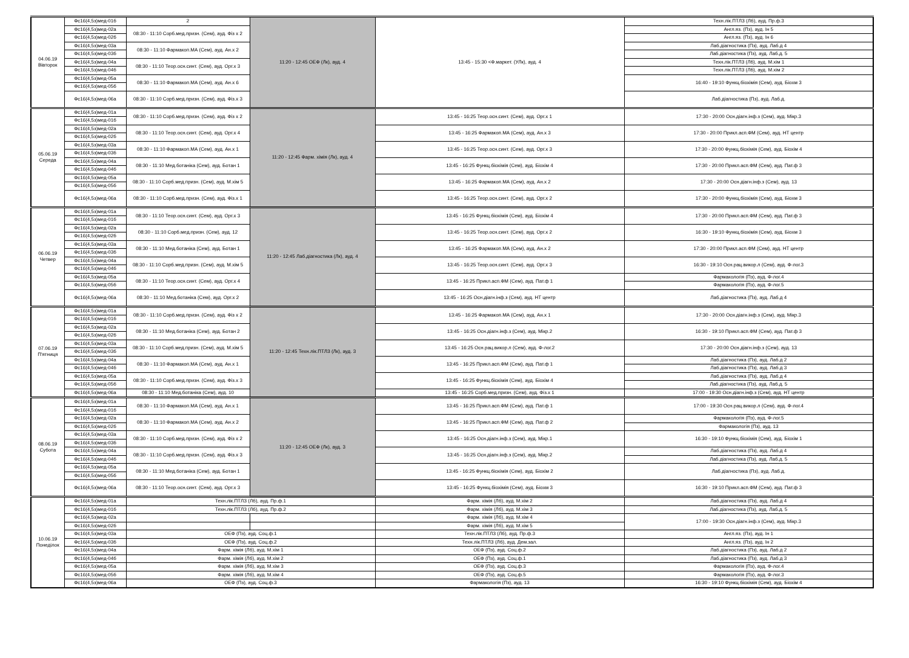| 04.06.19 Вівторок | Фс16(4,5з)мед-01б | 2 | 11:20 - 12:45 ОЕФ (Лк), ауд. 4 | 13:45 - 15:30 <Ф.маркет. (УЛк), ауд. 4 | Техн.лік.ПТЛЗ (Лб), ауд. Пр.ф.3 |
| | Фс16(4,5з)мед-02а | 08:30 - 11:10 Сорб.мед.призн. (Сем), ауд. Фіз х 2 | | | Англ.яз. (Пз), ауд. Ін 5 |
| | Фс16(4,5з)мед-02б | | | | Англ.яз. (Пз), ауд. Ін 6 |
| | Фс16(4,5з)мед-03а | 08:30 - 11:10 Фармакоп.МА (Сем), ауд. Ан.х 2 | | | Лаб.діагностика (Пз), ауд. Лаб.д 4 |
| | Фс16(4,5з)мед-03б | | | | Лаб.діагностика (Пз), ауд. Лаб.д. 5 |
| | Фс16(4,5з)мед-04а | 08:30 - 11:10 Теор.осн.синт. (Сем), ауд. Орг.х 3 | | | Техн.лік.ПТЛЗ (Лб), ауд. М.хім 1 |
| | Фс16(4,5з)мед-04б | | | | Техн.лік.ПТЛЗ (Лб), ауд. М.хім 2 |
| | Фс16(4,5з)мед-05а | 08:30 - 11:10 Фармакоп.МА (Сем), ауд. Ан.х 6 | | | 16:40 - 19:10 Функц.біохімія (Сем), ауд. Біохм 3 |
| | Фс16(4,5з)мед-05б | | | | |
| | Фс16(4,5з)мед-06а | 08:30 - 11:10 Сорб.мед.призн. (Сем), ауд. Фіз.х 3 | | | Лаб.діагностика (Пз), ауд. Лаб.д. |
| 05.06.19 Середа | Фс16(4,5з)мед-01а | 08:30 - 11:10 Сорб.мед.призн. (Сем), ауд. Фіз х 2 | 11:20 - 12:45 Фарм. хімія (Лк), ауд. 4 | 13:45 - 16:25 Теор.осн.синт. (Сем), ауд. Орг.х 1 | 17:30 - 20:00 Осн.діагн.інф.з (Сем), ауд. Мікр.3 |
| | Фс16(4,5з)мед-01б | | | | |
| | Фс16(4,5з)мед-02а | 08:30 - 11:10 Теор.осн.синт. (Сем), ауд. Орг.х 4 | | 13:45 - 16:25 Фармакоп.МА (Сем), ауд. Ан.х 3 | 17:30 - 20:00 Прикл.асп.ФМ (Сем), ауд. НТ центр |
| | Фс16(4,5з)мед-02б | | | | |
| | Фс16(4,5з)мед-03а | 08:30 - 11:10 Фармакоп.МА (Сем), ауд. Ан.х 1 | | 13:45 - 16:25 Теор.осн.синт. (Сем), ауд. Орг.х 3 | 17:30 - 20:00 Функц.біохімія (Сем), ауд. Біохім 4 |
| | Фс16(4,5з)мед-03б | | | | |
| | Фс16(4,5з)мед-04а | 08:30 - 11:10 Мед.ботаніка (Сем), ауд. Ботан 1 | | 13:45 - 16:25 Функц.біохімія (Сем), ауд. Біохім 4 | 17:30 - 20:00 Прикл.асп.ФМ (Сем), ауд. Пат.ф 3 |
| | Фс16(4,5з)мед-04б | | | | |
| | Фс16(4,5з)мед-05а | 08:30 - 11:10 Сорб.мед.призн. (Сем), ауд. М.хім 5 | | 13:45 - 16:25 Фармакоп.МА (Сем), ауд. Ан.х 2 | 17:30 - 20:00 Осн.діагн.інф.з (Сем), ауд. 13 |
| | Фс16(4,5з)мед-05б | | | | |
| | Фс16(4,5з)мед-06а | 08:30 - 11:10 Сорб.мед.призн. (Сем), ауд. Фіз.х 1 | | 13:45 - 16:25 Теор.осн.синт. (Сем), ауд. Орг.х 2 | 17:30 - 20:00 Функц.біохімія (Сем), ауд. Біохм 3 |
| 06.06.19 Четвер | Фс16(4,5з)мед-01а | 08:30 - 11:10 Теор.осн.синт. (Сем), ауд. Орг.х 3 | 11:20 - 12:45 Лаб.діагностика (Лк), ауд. 4 | 13:45 - 16:25 Функц.біохімія (Сем), ауд. Біохім 4 | 17:30 - 20:00 Прикл.асп.ФМ (Сем), ауд. Пат.ф 3 |
| | Фс16(4,5з)мед-01б | | | | |
| | Фс16(4,5з)мед-02а | 08:30 - 11:10 Сорб.мед.призн. (Сем), ауд. 12 | | 13:45 - 16:25 Теор.осн.синт. (Сем), ауд. Орг.х 2 | 16:30 - 19:10 Функц.біохімія (Сем), ауд. Біохм 3 |
| | Фс16(4,5з)мед-02б | | | | |
| | Фс16(4,5з)мед-03а | 08:30 - 11:10 Мед.ботаніка (Сем), ауд. Ботан 1 | | 13:45 - 16:25 Фармакоп.МА (Сем), ауд. Ан.х 2 | 17:30 - 20:00 Прикл.асп.ФМ (Сем), ауд. НТ центр |
| | Фс16(4,5з)мед-03б | | | | |
| | Фс16(4,5з)мед-04а | 08:30 - 11:10 Сорб.мед.призн. (Сем), ауд. М.хім 5 | | 13:45 - 16:25 Теор.осн.синт. (Сем), ауд. Орг.х 3 | 16:30 - 19:10 Осн.рац.викор.л (Сем), ауд. Ф-лог.3 |
| | Фс16(4,5з)мед-04б | | | | |
| | Фс16(4,5з)мед-05а | 08:30 - 11:10 Теор.осн.синт. (Сем), ауд. Орг.х 4 | | 13:45 - 16:25 Прикл.асп.ФМ (Сем), ауд. Пат.ф 1 | Фармакологія (Пз), ауд. Ф-лог.4 |
| | Фс16(4,5з)мед-05б | | | | Фармакологія (Пз), ауд. Ф-лог.5 |
| | Фс16(4,5з)мед-06а | 08:30 - 11:10 Мед.ботаніка (Сем), ауд. Орг.х 2 | | 13:45 - 16:25 Осн.діагн.інф.з (Сем), ауд. НТ центр | Лаб.діагностика (Пз), ауд. Лаб.д 4 |
| 07.06.19 П'ятниця | Фс16(4,5з)мед-01а | 08:30 - 11:10 Сорб.мед.призн. (Сем), ауд. Фіз х 2 | 11:20 - 12:45 Техн.лік.ПТЛЗ (Лк), ауд. 3 | 13:45 - 16:25 Фармакоп.МА (Сем), ауд. Ан.х 1 | 17:30 - 20:00 Осн.діагн.інф.з (Сем), ауд. Мікр.3 |
| | Фс16(4,5з)мед-01б | | | | |
| | Фс16(4,5з)мед-02а | 08:30 - 11:10 Мед.ботаніка (Сем), ауд. Ботан 2 | | 13:45 - 16:25 Осн.діагн.інф.з (Сем), ауд. Мікр.2 | 16:30 - 19:10 Прикл.асп.ФМ (Сем), ауд. Пат.ф 3 |
| | Фс16(4,5з)мед-02б | | | | |
| | Фс16(4,5з)мед-03а | 08:30 - 11:10 Сорб.мед.призн. (Сем), ауд. М.хім 5 | | 13:45 - 16:25 Осн.рац.викор.л (Сем), ауд. Ф-лог.2 | 17:30 - 20:00 Осн.діагн.інф.з (Сем), ауд. 13 |
| | Фс16(4,5з)мед-03б | | | | |
| | Фс16(4,5з)мед-04а | 08:30 - 11:10 Фармакоп.МА (Сем), ауд. Ан.х 1 | | 13:45 - 16:25 Прикл.асп.ФМ (Сем), ауд. Пат.ф 1 | Лаб.діагностика (Пз), ауд. Лаб.д 2 |
| | Фс16(4,5з)мед-04б | | | | Лаб.діагностика (Пз), ауд. Лаб.д 3 |
| | Фс16(4,5з)мед-05а | 08:30 - 11:10 Сорб.мед.призн. (Сем), ауд. Фіз.х 3 | | 13:45 - 16:25 Функц.біохімія (Сем), ауд. Біохім 4 | Лаб.діагностика (Пз), ауд. Лаб.д 4 |
| | Фс16(4,5з)мед-05б | | | | Лаб.діагностика (Пз), ауд. Лаб.д. 5 |
| | Фс16(4,5з)мед-06а | 08:30 - 11:10 Мед.ботаніка (Сем), ауд. 10 | | 13:45 - 16:25 Сорб.мед.призн. (Сем), ауд. Фіз.х 1 | 17:00 - 19:30 Осн.діагн.інф.з (Сем), ауд. НТ центр |
| 08.06.19 Субота | Фс16(4,5з)мед-01а | 08:30 - 11:10 Фармакоп.МА (Сем), ауд. Ан.х 1 | 11:20 - 12:45 ОЕФ (Лк), ауд. 3 | 13:45 - 16:25 Прикл.асп.ФМ (Сем), ауд. Пат.ф 1 | 17:00 - 19:30 Осн.рац.викор.л (Сем), ауд. Ф-лог.4 |
| | Фс16(4,5з)мед-01б | | | | |
| | Фс16(4,5з)мед-02а | 08:30 - 11:10 Фармакоп.МА (Сем), ауд. Ан.х 2 | | 13:45 - 16:25 Прикл.асп.ФМ (Сем), ауд. Пат.ф 2 | Фармакологія (Пз), ауд. Ф-лог.5 |
| | Фс16(4,5з)мед-02б | | | | Фармакологія (Пз), ауд. 13 |
| | Фс16(4,5з)мед-03а | 08:30 - 11:10 Сорб.мед.призн. (Сем), ауд. Фіз х 2 | | 13:45 - 16:25 Осн.діагн.інф.з (Сем), ауд. Мікр.1 | 16:30 - 19:10 Функц.біохімія (Сем), ауд. Біохім 1 |
| | Фс16(4,5з)мед-03б | | | | |
| | Фс16(4,5з)мед-04а | 08:30 - 11:10 Сорб.мед.призн. (Сем), ауд. Фіз.х 3 | | 13:45 - 16:25 Осн.діагн.інф.з (Сем), ауд. Мікр.2 | Лаб.діагностика (Пз), ауд. Лаб.д 4 |
| | Фс16(4,5з)мед-04б | | | | Лаб.діагностика (Пз), ауд. Лаб.д. 5 |
| | Фс16(4,5з)мед-05а | 08:30 - 11:10 Мед.ботаніка (Сем), ауд. Ботан 1 | | 13:45 - 16:25 Функц.біохімія (Сем), ауд. Біохім 2 | Лаб.діагностика (Пз), ауд. Лаб.д. |
| | Фс16(4,5з)мед-05б | | | | |
| | Фс16(4,5з)мед-06а | 08:30 - 11:10 Теор.осн.синт. (Сем), ауд. Орг.х 3 | | 13:45 - 16:25 Функц.біохімія (Сем), ауд. Біохм 3 | 16:30 - 19:10 Прикл.асп.ФМ (Сем), ауд. Пат.ф 3 |
| 10.06.19 Понеділок | Фс16(4,5з)мед-01а | Техн.лік.ПТЛЗ (Лб), ауд. Пр.ф.1 | | Фарм. хімія (Лб), ауд. М.хім 2 | Лаб.діагностика (Пз), ауд. Лаб.д 4 |
| | Фс16(4,5з)мед-01б | Техн.лік.ПТЛЗ (Лб), ауд. Пр.ф.2 | | Фарм. хімія (Лб), ауд. М.хім 3 | Лаб.діагностика (Пз), ауд. Лаб.д. 5 |
| | Фс16(4,5з)мед-02а | | | Фарм. хімія (Лб), ауд. М.хім 4 | 17:00 - 19:30 Осн.діагн.інф.з (Сем), ауд. Мікр.3 |
| | Фс16(4,5з)мед-02б | | | Фарм. хімія (Лб), ауд. М.хім 5 | |
| | Фс16(4,5з)мед-03а | ОЕФ (Пз), ауд. Соц.ф.1 | | Техн.лік.ПТЛЗ (Лб), ауд. Пр.ф.3 | Англ.яз. (Пз), ауд. Ін 1 |
| | Фс16(4,5з)мед-03б | ОЕФ (Пз), ауд. Соц.ф.2 | | Техн.лік.ПТЛЗ (Лб), ауд. Дем.зал. | Англ.яз. (Пз), ауд. Ін 2 |
| | Фс16(4,5з)мед-04а | Фарм. хімія (Лб), ауд. М.хім 1 | | ОЕФ (Пз), ауд. Соц.ф.2 | Лаб.діагностика (Пз), ауд. Лаб.д 2 |
| | Фс16(4,5з)мед-04б | Фарм. хімія (Лб), ауд. М.хім 2 | | ОЕФ (Пз), ауд. Соц.ф.1 | Лаб.діагностика (Пз), ауд. Лаб.д 3 |
| | Фс16(4,5з)мед-05а | Фарм. хімія (Лб), ауд. М.хім 3 | | ОЕФ (Пз), ауд. Соц.ф.3 | Фармакологія (Пз), ауд. Ф-лог.4 |
| | Фс16(4,5з)мед-05б | Фарм. хімія (Лб), ауд. М.хім 4 | | ОЕФ (Пз), ауд. Соц.ф.5 | Фармакологія (Пз), ауд. Ф-лог.3 |
| | Фс16(4,5з)мед-06а | ОЕФ (Пз), ауд. Соц.ф.3 | | Фармакологія (Пз), ауд. 13 | 16:30 - 19:10 Функц.біохімія (Сем), ауд. Біохім 4 |